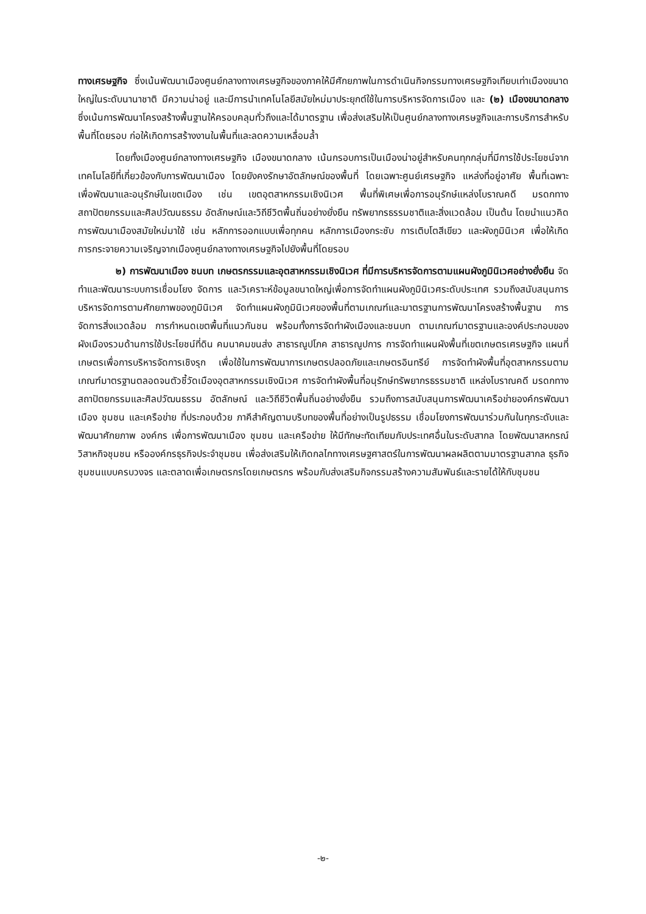ทางเศรษฐกิจ ซึ่งเน้นพัฒนาเมืองศูนย์กลางทางเศรษฐกิจของภาคให้มีศักยภาพในการดำเนินกิจกรรมทางเศรษฐกิจเทียบเท่าเมืองขนาดใหญ่ในระดับนานาชาติ มีความน่าอยู่ และมีการนำเทคโนโลยีสมัยใหม่มาประยุกต์ใช้ในการบริหารจัดการเมือง และ (๒) เมืองขนาดกลาง ซึ่งเน้นการพัฒนาโครงสร้างพื้นฐานให้ครอบคลุมทั่วถึงและได้มาตรฐาน เพื่อส่งเสริมให้เป็นศูนย์กลางทางเศรษฐกิจและการบริการสำหรับพื้นที่โดยรอบ ก่อให้เกิดการสร้างงานในพื้นที่และลดความเหลื่อมล้ำ
โดยทั้งเมืองศูนย์กลางทางเศรษฐกิจ เมืองขนาดกลาง เน้นกรอบการเป็นเมืองน่าอยู่สำหรับคนทุกกลุ่มที่มีการใช้ประโยชน์จากเทคโนโลยีที่เกี่ยวข้องกับการพัฒนาเมือง โดยยังคงรักษาอัตลักษณ์ของพื้นที่ โดยเฉพาะศูนย์เศรษฐกิจ แหล่งที่อยู่อาศัย พื้นที่เฉพาะ เพื่อพัฒนาและอนุรักษ์ในเขตเมือง เช่น เขตอุตสาหกรรมเชิงนิเวศ พื้นที่พิเศษเพื่อการอนุรักษ์แหล่งโบราณคดี มรดกทางสถาปัตยกรรมและศิลปวัฒนธรรม อัตลักษณ์และวิถีชีวิตพื้นถิ่นอย่างยั่งยืน ทรัพยากรธรรมชาติและสิ่งแวดล้อม เป็นต้น โดยนำแนวคิดการพัฒนาเมืองสมัยใหม่มาใช้ เช่น หลักการออกแบบเพื่อทุกคน หลักการเมืองกระชับ การเติบโตสีเขียว และผังภูมินิเวศ เพื่อให้เกิดการกระจายความเจริญจากเมืองศูนย์กลางทางเศรษฐกิจไปยังพื้นที่โดยรอบ
๒) การพัฒนาเมือง ชนบท เกษตรกรรมและอุตสาหกรรมเชิงนิเวศ ที่มีการบริหารจัดการตามแผนผังภูมินิเวศอย่างยั่งยืน จัดทำและพัฒนาระบบการเชื่อมโยง จัดการ และวิเคราะห์ข้อมูลขนาดใหญ่เพื่อการจัดทำแผนผังภูมินิเวศระดับประเทศ รวมถึงสนับสนุนการบริหารจัดการตามศักยภาพของภูมินิเวศ จัดทำแผนผังภูมินิเวศของพื้นที่ตามเกณฑ์และมาตรฐานการพัฒนาโครงสร้างพื้นฐาน การจัดการสิ่งแวดล้อม การกำหนดเขตพื้นที่แนวกันชน พร้อมทั้งการจัดทำผังเมืองและชนบท ตามเกณฑ์มาตรฐานและองค์ประกอบของผังเมืองรวมด้านการใช้ประโยชน์ที่ดิน คมนาคมขนส่ง สาธารณูปโภค สาธารณูปการ การจัดทำแผนผังพื้นที่เขตเกษตรเศรษฐกิจ แผนที่เกษตรเพื่อการบริหารจัดการเชิงรุก เพื่อใช้ในการพัฒนาการเกษตรปลอดภัยและเกษตรอินทรีย์ การจัดทำผังพื้นที่อุตสาหกรรมตามเกณฑ์มาตรฐานตลอดจนตัวชี้วัดเมืองอุตสาหกรรมเชิงนิเวศ การจัดทำผังพื้นที่อนุรักษ์ทรัพยากรธรรมชาติ แหล่งโบราณคดี มรดกทางสถาปัตยกรรมและศิลปวัฒนธรรม อัตลักษณ์ และวิถีชีวิตพื้นถิ่นอย่างยั่งยืน รวมถึงการสนับสนุนการพัฒนาเครือข่ายองค์กรพัฒนาเมือง ชุมชน และเครือข่าย ที่ประกอบด้วย ภาคีสำคัญตามบริบทของพื้นที่อย่างเป็นรูปธรรม เชื่อมโยงการพัฒนาร่วมกันในทุกระดับและพัฒนาศักยภาพ องค์กร เพื่อการพัฒนาเมือง ชุมชน และเครือข่าย ให้มีทักษะทัดเทียมกับประเทศอื่นในระดับสากล โดยพัฒนาสหกรณ์ วิสาหกิจชุมชน หรือองค์กรธุรกิจประจำชุมชน เพื่อส่งเสริมให้เกิดกลไกทางเศรษฐศาสตร์ในการพัฒนาผลผลิตตามมาตรฐานสากล ธุรกิจชุมชนแบบครบวงจร และตลาดเพื่อเกษตรกรโดยเกษตรกร พร้อมกับส่งเสริมกิจกรรมสร้างความสัมพันธ์และรายได้ให้กับชุมชน
-๒-